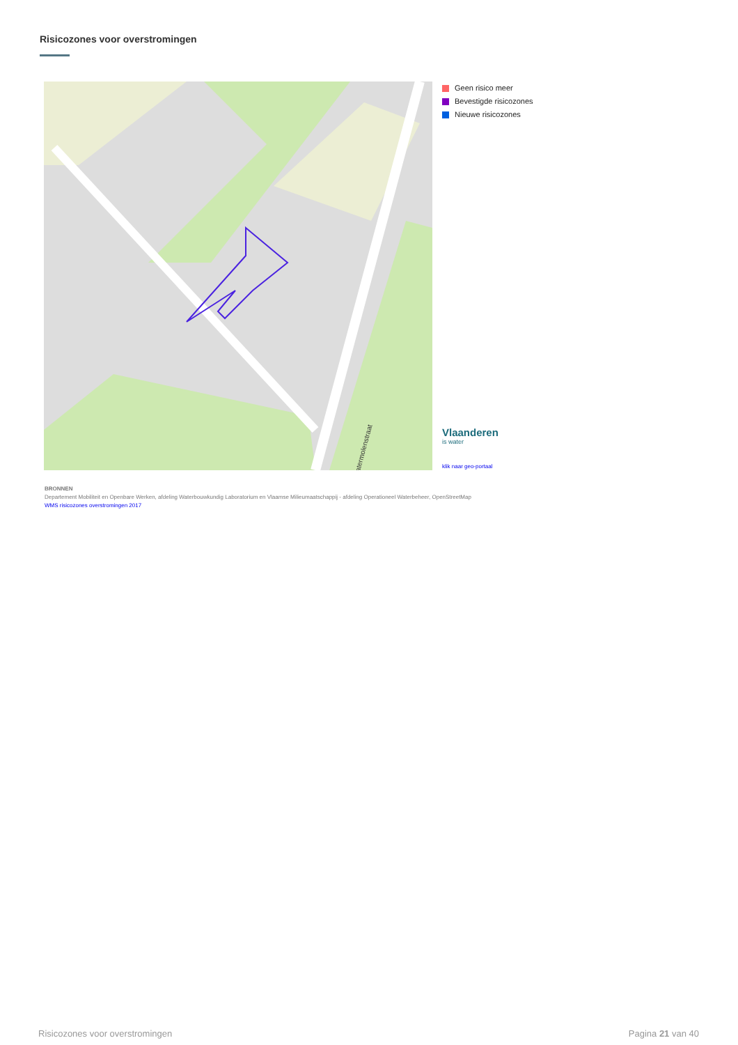Risicozones voor overstromingen
Watermolenstraat
Geen risico meer
Bevestigde risicozones
Nieuwe risicozones
Vlaanderen
is water
klik naar geo-portaal
BRONNEN
Departement Mobiliteit en Openbare Werken, afdeling Waterbouwkundig Laboratorium en Vlaamse Milieumaatschappij - afdeling Operationeel Waterbeheer, OpenStreetMap
WMS risicozones overstromingen 2017
Risicozones voor overstromingen
Pagina 21 van 40